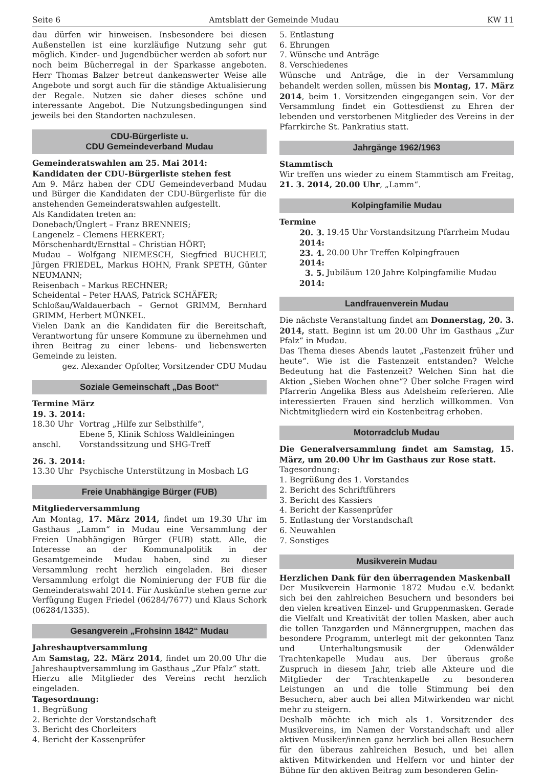Seite 6 Amtsblatt der Gemeinde Mudau KW 11
dau dürfen wir hinweisen. Insbesondere bei diesen Außenstellen ist eine kurzläufige Nutzung sehr gut möglich. Kinder- und Jugendbücher werden ab sofort nur noch beim Bücherregal in der Sparkasse angeboten. Herr Thomas Balzer betreut dankenswerter Weise alle Angebote und sorgt auch für die ständige Aktualisierung der Regale. Nutzen sie daher dieses schöne und interessante Angebot. Die Nutzungsbedingungen sind jeweils bei den Standorten nachzulesen.
CDU-Bürgerliste u.
CDU Gemeindeverband Mudau
Gemeinderatswahlen am 25. Mai 2014:
Kandidaten der CDU-Bürgerliste stehen fest
Am 9. März haben der CDU Gemeindeverband Mudau und Bürger die Kandidaten der CDU-Bürgerliste für die anstehenden Gemeinderatswahlen aufgestellt.
Als Kandidaten treten an:
Donebach/Ünglert – Franz BRENNEIS;
Langenelz – Clemens HERKERT;
Mörschenhardt/Ernsttal – Christian HÖRT;
Mudau – Wolfgang NIEMESCH, Siegfried BUCHELT, Jürgen FRIEDEL, Markus HOHN, Frank SPETH, Günter NEUMANN;
Reisenbach – Markus RECHNER;
Scheidental – Peter HAAS, Patrick SCHÄFER;
Schloßau/Waldauerbach – Gernot GRIMM, Bernhard GRIMM, Herbert MÜNKEL.
Vielen Dank an die Kandidaten für die Bereitschaft, Verantwortung für unsere Kommune zu übernehmen und ihren Beitrag zu einer lebens- und liebenswerten Gemeinde zu leisten.
gez. Alexander Opfolter, Vorsitzender CDU Mudau
Soziale Gemeinschaft „Das Boot“
Termine März
19. 3. 2014:
18.30 Uhr Vortrag „Hilfe zur Selbsthilfe“,
Ebene 5, Klinik Schloss Waldleiningen
anschl. Vorstandssitzung und SHG-Treff
26. 3. 2014:
13.30 Uhr Psychische Unterstützung in Mosbach LG
Freie Unabhängige Bürger (FUB)
Mitgliederversammlung
Am Montag, 17. März 2014, findet um 19.30 Uhr im Gasthaus „Lamm“ in Mudau eine Versammlung der Freien Unabhängigen Bürger (FUB) statt. Alle, die Interesse an der Kommunalpolitik in der Gesamtgemeinde Mudau haben, sind zu dieser Versammlung recht herzlich eingeladen. Bei dieser Versammlung erfolgt die Nominierung der FUB für die Gemeinderatswahl 2014. Für Auskünfte stehen gerne zur Verfügung Eugen Friedel (06284/7677) und Klaus Schork (06284/1335).
Gesangverein „Frohsinn 1842“ Mudau
Jahreshauptversammlung
Am Samstag, 22. März 2014, findet um 20.00 Uhr die Jahreshauptversammlung im Gasthaus „Zur Pfalz“ statt.
Hierzu alle Mitglieder des Vereins recht herzlich eingeladen.
Tagesordnung:
1. Begrüßung
2. Berichte der Vorstandschaft
3. Bericht des Chorleiters
4. Bericht der Kassenprüfer
5. Entlastung
6. Ehrungen
7. Wünsche und Anträge
8. Verschiedenes
Wünsche und Anträge, die in der Versammlung behandelt werden sollen, müssen bis Montag, 17. März 2014, beim 1. Vorsitzenden eingegangen sein. Vor der Versammlung findet ein Gottesdienst zu Ehren der lebenden und verstorbenen Mitglieder des Vereins in der Pfarrkirche St. Pankratius statt.
Jahrgänge 1962/1963
Stammtisch
Wir treffen uns wieder zu einem Stammtisch am Freitag, 21. 3. 2014, 20.00 Uhr, „Lamm“.
Kolpingfamilie Mudau
Termine
20. 3. 2014: 19.45 Uhr Vorstandsitzung Pfarrheim Mudau
23. 4. 2014: 20.00 Uhr Treffen Kolpingfrauen
3. 5. 2014: Jubiläum 120 Jahre Kolpingfamilie Mudau
Landfrauenverein Mudau
Die nächste Veranstaltung findet am Donnerstag, 20. 3. 2014, statt. Beginn ist um 20.00 Uhr im Gasthaus „Zur Pfalz“ in Mudau.
Das Thema dieses Abends lautet „Fastenzeit früher und heute“. Wie ist die Fastenzeit entstanden? Welche Bedeutung hat die Fastenzeit? Welchen Sinn hat die Aktion „Sieben Wochen ohne“? Über solche Fragen wird Pfarrerin Angelika Bless aus Adelsheim referieren. Alle interessierten Frauen sind herzlich willkommen. Von Nichtmitgliedern wird ein Kostenbeitrag erhoben.
Motorradclub Mudau
Die Generalversammlung findet am Samstag, 15. März, um 20.00 Uhr im Gasthaus zur Rose statt.
Tagesordnung:
1. Begrüßung des 1. Vorstandes
2. Bericht des Schriftführers
3. Bericht des Kassiers
4. Bericht der Kassenprüfer
5. Entlastung der Vorstandschaft
6. Neuwahlen
7. Sonstiges
Musikverein Mudau
Herzlichen Dank für den überragenden Maskenball
Der Musikverein Harmonie 1872 Mudau e.V. bedankt sich bei den zahlreichen Besuchern und besonders bei den vielen kreativen Einzel- und Gruppenmasken. Gerade die Vielfalt und Kreativität der tollen Masken, aber auch die tollen Tanzgarden und Männergruppen, machen das besondere Programm, unterlegt mit der gekonnten Tanz und Unterhaltungsmusik der Odenwälder Trachtenkapelle Mudau aus. Der überaus große Zuspruch in diesem Jahr, trieb alle Akteure und die Mitglieder der Trachtenkapelle zu besonderen Leistungen an und die tolle Stimmung bei den Besuchern, aber auch bei allen Mitwirkenden war nicht mehr zu steigern.
Deshalb möchte ich mich als 1. Vorsitzender des Musikvereins, im Namen der Vorstandschaft und aller aktiven Musiker/innen ganz herzlich bei allen Besuchern für den überaus zahlreichen Besuch, und bei allen aktiven Mitwirkenden und Helfern vor und hinter der Bühne für den aktiven Beitrag zum besonderen Gelin-